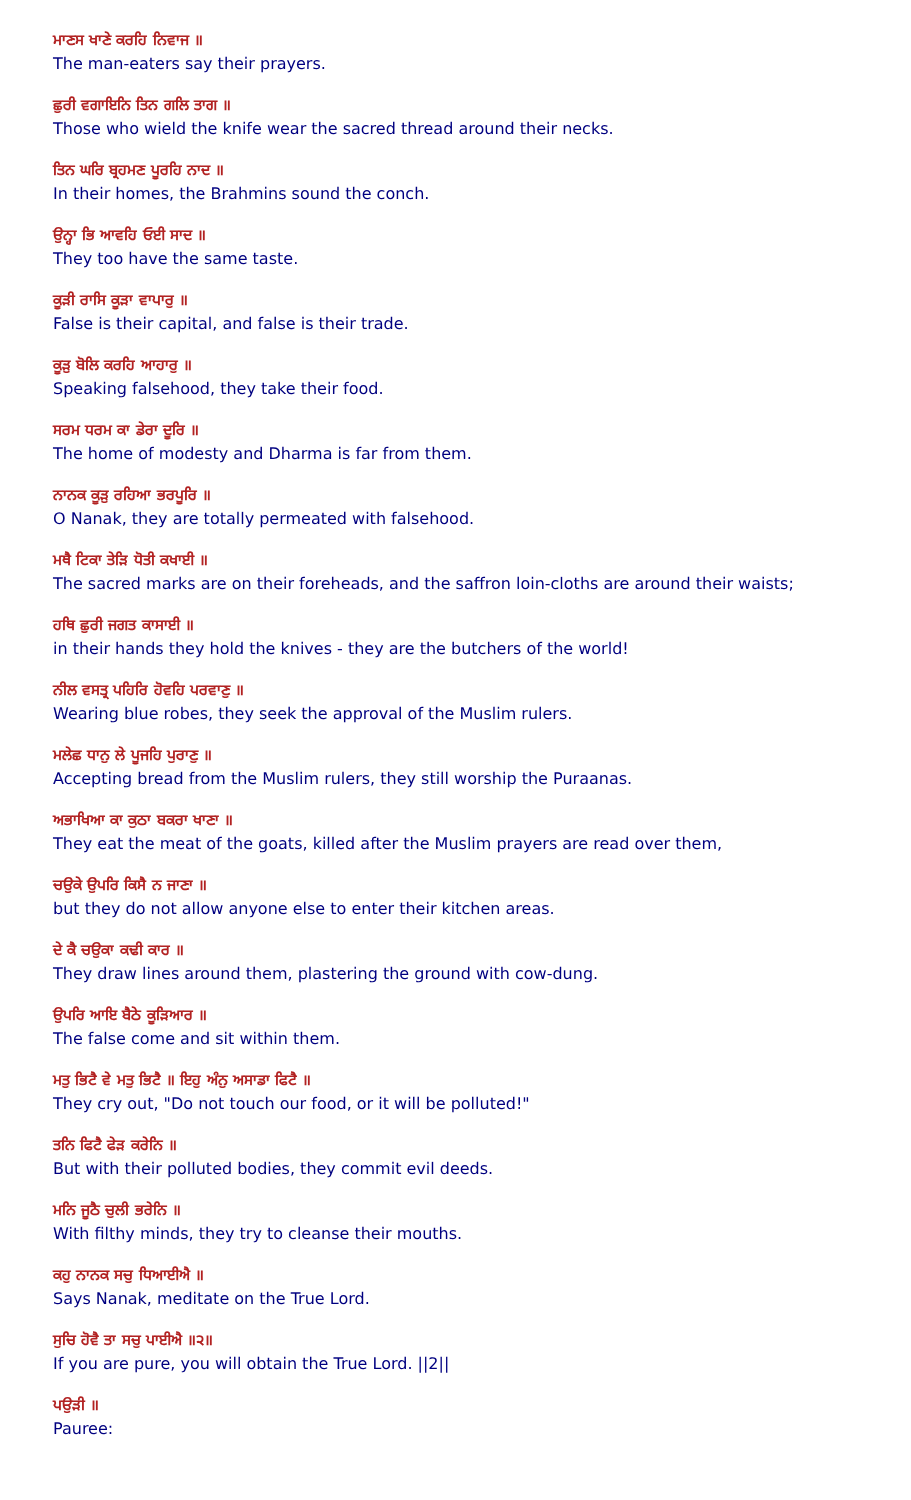ਮਾਣਸ ਖਾਣੇ ਕਰਹਿ ਨਿਵਾਜ ॥
The man-eaters say their prayers.
ਛੁਰੀ ਵਗਾਇਨਿ ਤਿਨ ਗਲਿ ਤਾਗ ॥
Those who wield the knife wear the sacred thread around their necks.
ਤਿਨ ਘਰਿ ਬ੍ਰਹਮਣ ਪੂਰਹਿ ਨਾਦ ॥
In their homes, the Brahmins sound the conch.
ਉਨ੍ਹਾ ਭਿ ਆਵਹਿ ਓਈ ਸਾਦ ॥
They too have the same taste.
ਕੂੜੀ ਰਾਸਿ ਕੂੜਾ ਵਾਪਾਰੁ ॥
False is their capital, and false is their trade.
ਕੂੜੁ ਬੋਲਿ ਕਰਹਿ ਆਹਾਰੁ ॥
Speaking falsehood, they take their food.
ਸਰਮ ਧਰਮ ਕਾ ਡੇਰਾ ਦੂਰਿ ॥
The home of modesty and Dharma is far from them.
ਨਾਨਕ ਕੂੜੁ ਰਹਿਆ ਭਰਪੂਰਿ ॥
O Nanak, they are totally permeated with falsehood.
ਮਥੈ ਟਿਕਾ ਤੇੜਿ ਧੋਤੀ ਕਖਾਈ ॥
The sacred marks are on their foreheads, and the saffron loin-cloths are around their waists;
ਹਥਿ ਛੁਰੀ ਜਗਤ ਕਾਸਾਈ ॥
in their hands they hold the knives - they are the butchers of the world!
ਨੀਲ ਵਸਤ੍ਰ ਪਹਿਰਿ ਹੋਵਹਿ ਪਰਵਾਣੁ ॥
Wearing blue robes, they seek the approval of the Muslim rulers.
ਮਲੇਛ ਧਾਨੁ ਲੇ ਪੂਜਹਿ ਪੁਰਾਣੁ ॥
Accepting bread from the Muslim rulers, they still worship the Puraanas.
ਅਭਾਖਿਆ ਕਾ ਕੁਠਾ ਬਕਰਾ ਖਾਣਾ ॥
They eat the meat of the goats, killed after the Muslim prayers are read over them,
ਚਉਕੇ ਉਪਰਿ ਕਿਸੈ ਨ ਜਾਣਾ ॥
but they do not allow anyone else to enter their kitchen areas.
ਦੇ ਕੈ ਚਉਕਾ ਕਢੀ ਕਾਰ ॥
They draw lines around them, plastering the ground with cow-dung.
ਉਪਰਿ ਆਇ ਬੈਠੇ ਕੂੜਿਆਰ ॥
The false come and sit within them.
ਮਤੁ ਭਿਟੈ ਵੇ ਮਤੁ ਭਿਟੈ ॥ ਇਹੁ ਅੰਨੁ ਅਸਾਡਾ ਫਿਟੈ ॥
They cry out, "Do not touch our food, or it will be polluted!"
ਤਨਿ ਫਿਟੈ ਫੇੜ ਕਰੇਨਿ ॥
But with their polluted bodies, they commit evil deeds.
ਮਨਿ ਜੂਠੈ ਚੁਲੀ ਭਰੇਨਿ ॥
With filthy minds, they try to cleanse their mouths.
ਕਹੁ ਨਾਨਕ ਸਚੁ ਧਿਆਈਐ ॥
Says Nanak, meditate on the True Lord.
ਸੁਚਿ ਹੋਵੈ ਤਾ ਸਚੁ ਪਾਈਐ ॥੨॥
If you are pure, you will obtain the True Lord. ||2||
ਪਉੜੀ ॥
Pauree: